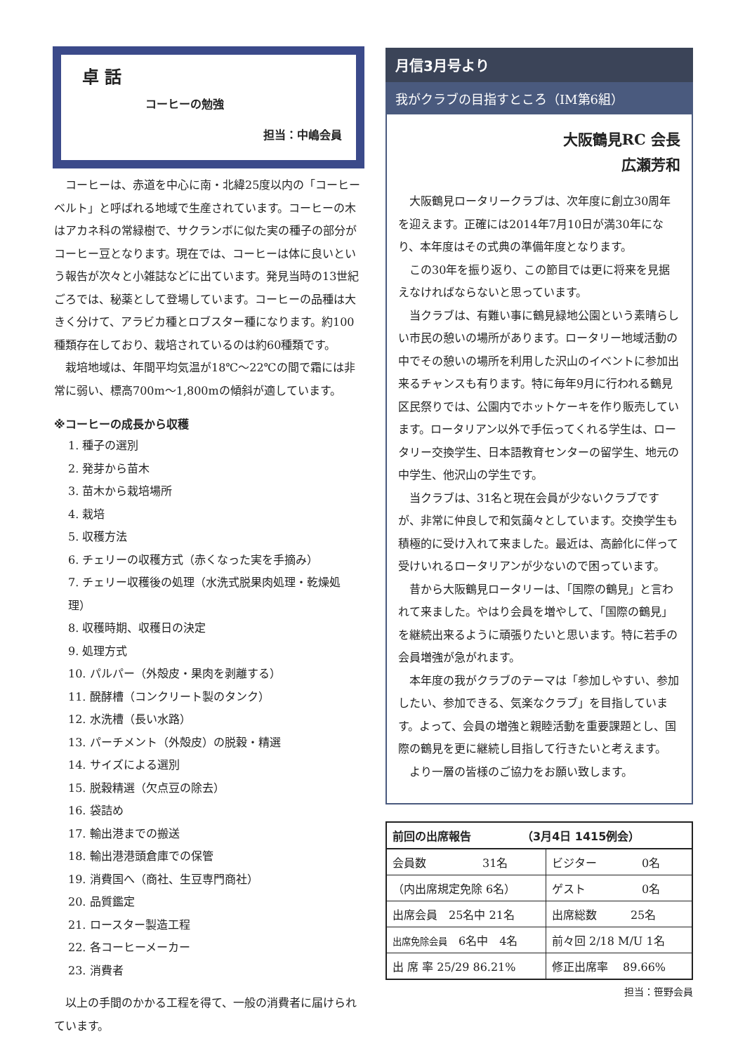卓 話
コーヒーの勉強
担当：中嶋会員
コーヒーは、赤道を中心に南・北緯25度以内の「コーヒーベルト」と呼ばれる地域で生産されています。コーヒーの木はアカネ科の常緑樹で、サクランボに似た実の種子の部分がコーヒー豆となります。現在では、コーヒーは体に良いという報告が次々と小雑誌などに出ています。発見当時の13世紀ごろでは、秘薬として登場しています。コーヒーの品種は大きく分けて、アラビカ種とロブスター種になります。約100種類存在しており、栽培されているのは約60種類です。
栽培地域は、年間平均気温が18℃～22℃の間で霜には非常に弱い、標高700m～1,800mの傾斜が適しています。
※コーヒーの成長から収穫
1. 種子の選別
2. 発芽から苗木
3. 苗木から栽培場所
4. 栽培
5. 収穫方法
6. チェリーの収穫方式（赤くなった実を手摘み）
7. チェリー収穫後の処理（水洗式脱果肉処理・乾燥処理）
8. 収穫時期、収穫日の決定
9. 処理方式
10. パルパー（外殻皮・果肉を剥離する）
11. 醗酵槽（コンクリート製のタンク）
12. 水洗槽（長い水路）
13. パーチメント（外殻皮）の脱穀・精選
14. サイズによる選別
15. 脱穀精選（欠点豆の除去）
16. 袋詰め
17. 輸出港までの搬送
18. 輸出港港頭倉庫での保管
19. 消費国へ（商社、生豆専門商社）
20. 品質鑑定
21. ロースター製造工程
22. 各コーヒーメーカー
23. 消費者
以上の手間のかかる工程を得て、一般の消費者に届けられています。
月信3月号より
我がクラブの目指すところ（IM第6組）
大阪鶴見RC 会長
広瀬芳和
大阪鶴見ロータリークラブは、次年度に創立30周年を迎えます。正確には2014年7月10日が満30年になり、本年度はその式典の準備年度となります。
この30年を振り返り、この節目では更に将来を見据えなければならないと思っています。
当クラブは、有難い事に鶴見緑地公園という素晴らしい市民の憩いの場所があります。ロータリー地域活動の中でその憩いの場所を利用した沢山のイベントに参加出来るチャンスも有ります。特に毎年9月に行われる鶴見区民祭りでは、公園内でホットケーキを作り販売しています。ロータリアン以外で手伝ってくれる学生は、ロータリー交換学生、日本語教育センターの留学生、地元の中学生、他沢山の学生です。
当クラブは、31名と現在会員が少ないクラブですが、非常に仲良しで和気藹々としています。交換学生も積極的に受け入れて来ました。最近は、高齢化に伴って受けいれるロータリアンが少ないので困っています。
昔から大阪鶴見ロータリーは、「国際の鶴見」と言われて来ました。やはり会員を増やして、「国際の鶴見」を継続出来るように頑張りたいと思います。特に若手の会員増強が急がれます。
本年度の我がクラブのテーマは「参加しやすい、参加したい、参加できる、気楽なクラブ」を目指しています。よって、会員の増強と親睦活動を重要課題とし、国際の鶴見を更に継続し目指して行きたいと考えます。
より一層の皆様のご協力をお願い致します。
| 前回の出席報告 （3月4日 1415例会） | |
| --- | --- |
| 会員数 31名 | ビジター 0名 |
| （内出席規定免除 6名） | ゲスト 0名 |
| 出席会員 25名中 21名 | 出席総数 25名 |
| 出席免除会員 6名中 4名 | 前々回 2/18 M/U 1名 |
| 出 席 率 25/29 86.21% | 修正出席率 89.66% |
担当：笹野会員